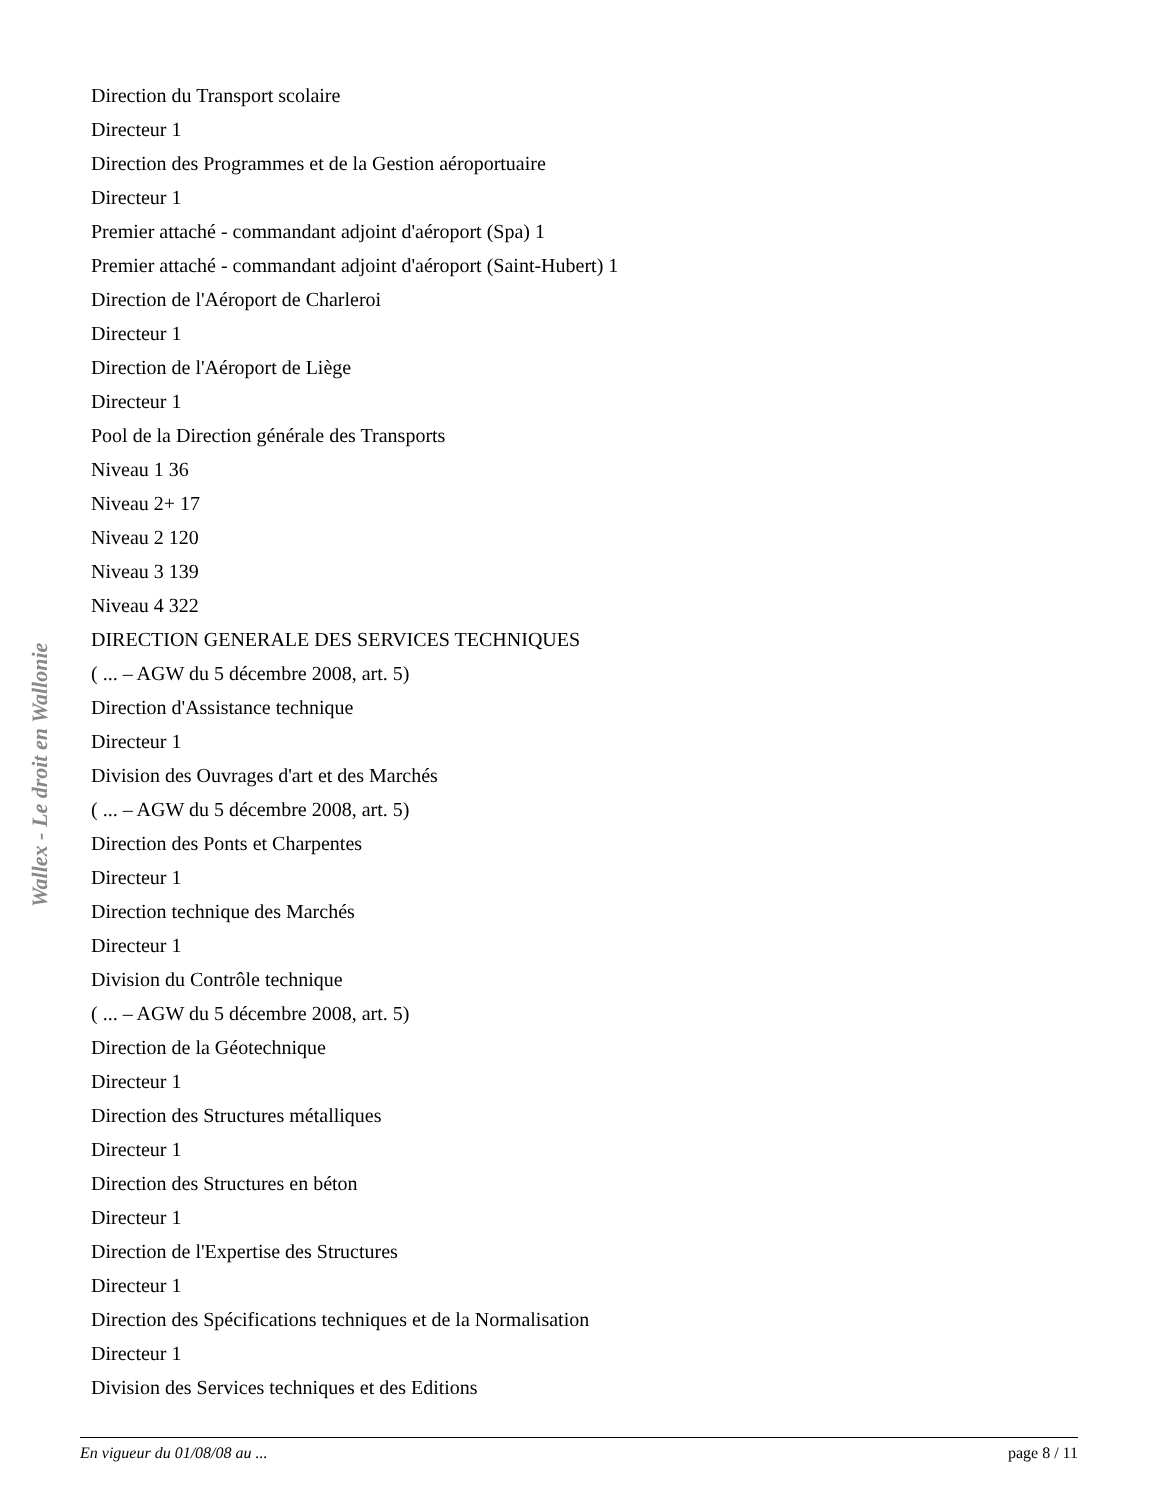Direction du Transport scolaire
Directeur 1
Direction des Programmes et de la Gestion aéroportuaire
Directeur 1
Premier attaché - commandant adjoint d'aéroport (Spa) 1
Premier attaché - commandant adjoint d'aéroport (Saint-Hubert) 1
Direction de l'Aéroport de Charleroi
Directeur 1
Direction de l'Aéroport de Liège
Directeur 1
Pool de la Direction générale des Transports
Niveau 1 36
Niveau 2+ 17
Niveau 2 120
Niveau 3 139
Niveau 4 322
DIRECTION GENERALE DES SERVICES TECHNIQUES
( ... – AGW du 5 décembre 2008, art. 5)
Direction d'Assistance technique
Directeur 1
Division des Ouvrages d'art et des Marchés
( ... – AGW du 5 décembre 2008, art. 5)
Direction des Ponts et Charpentes
Directeur 1
Direction technique des Marchés
Directeur 1
Division du Contrôle technique
( ... – AGW du 5 décembre 2008, art. 5)
Direction de la Géotechnique
Directeur 1
Direction des Structures métalliques
Directeur 1
Direction des Structures en béton
Directeur 1
Direction de l'Expertise des Structures
Directeur 1
Direction des Spécifications techniques et de la Normalisation
Directeur 1
Division des Services techniques et des Editions
Wallex - Le droit en Wallonie
En vigueur du 01/08/08 au ... page 8 / 11